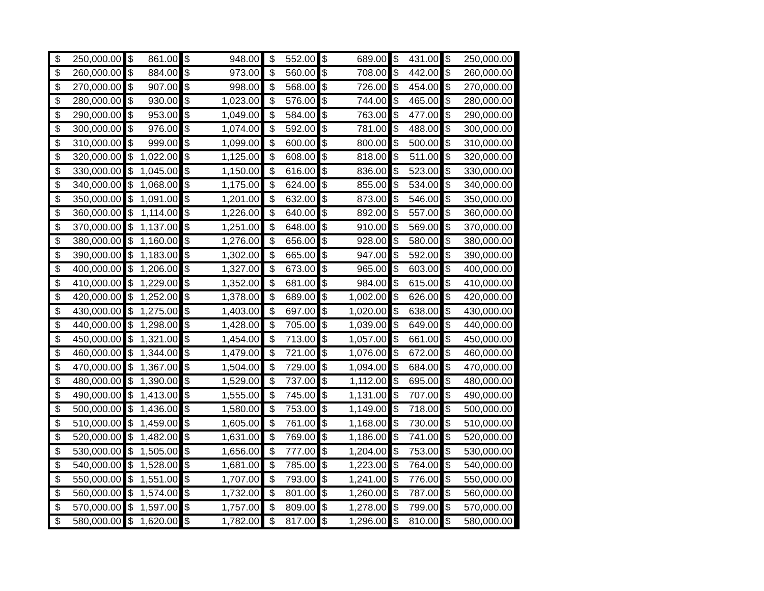| $ | 250,000.00 | $ | 861.00 | $ | 948.00 | $ | 552.00 | $ | 689.00 | $ | 431.00 | $ | 250,000.00 |
| $ | 260,000.00 | $ | 884.00 | $ | 973.00 | $ | 560.00 | $ | 708.00 | $ | 442.00 | $ | 260,000.00 |
| $ | 270,000.00 | $ | 907.00 | $ | 998.00 | $ | 568.00 | $ | 726.00 | $ | 454.00 | $ | 270,000.00 |
| $ | 280,000.00 | $ | 930.00 | $ | 1,023.00 | $ | 576.00 | $ | 744.00 | $ | 465.00 | $ | 280,000.00 |
| $ | 290,000.00 | $ | 953.00 | $ | 1,049.00 | $ | 584.00 | $ | 763.00 | $ | 477.00 | $ | 290,000.00 |
| $ | 300,000.00 | $ | 976.00 | $ | 1,074.00 | $ | 592.00 | $ | 781.00 | $ | 488.00 | $ | 300,000.00 |
| $ | 310,000.00 | $ | 999.00 | $ | 1,099.00 | $ | 600.00 | $ | 800.00 | $ | 500.00 | $ | 310,000.00 |
| $ | 320,000.00 | $ | 1,022.00 | $ | 1,125.00 | $ | 608.00 | $ | 818.00 | $ | 511.00 | $ | 320,000.00 |
| $ | 330,000.00 | $ | 1,045.00 | $ | 1,150.00 | $ | 616.00 | $ | 836.00 | $ | 523.00 | $ | 330,000.00 |
| $ | 340,000.00 | $ | 1,068.00 | $ | 1,175.00 | $ | 624.00 | $ | 855.00 | $ | 534.00 | $ | 340,000.00 |
| $ | 350,000.00 | $ | 1,091.00 | $ | 1,201.00 | $ | 632.00 | $ | 873.00 | $ | 546.00 | $ | 350,000.00 |
| $ | 360,000.00 | $ | 1,114.00 | $ | 1,226.00 | $ | 640.00 | $ | 892.00 | $ | 557.00 | $ | 360,000.00 |
| $ | 370,000.00 | $ | 1,137.00 | $ | 1,251.00 | $ | 648.00 | $ | 910.00 | $ | 569.00 | $ | 370,000.00 |
| $ | 380,000.00 | $ | 1,160.00 | $ | 1,276.00 | $ | 656.00 | $ | 928.00 | $ | 580.00 | $ | 380,000.00 |
| $ | 390,000.00 | $ | 1,183.00 | $ | 1,302.00 | $ | 665.00 | $ | 947.00 | $ | 592.00 | $ | 390,000.00 |
| $ | 400,000.00 | $ | 1,206.00 | $ | 1,327.00 | $ | 673.00 | $ | 965.00 | $ | 603.00 | $ | 400,000.00 |
| $ | 410,000.00 | $ | 1,229.00 | $ | 1,352.00 | $ | 681.00 | $ | 984.00 | $ | 615.00 | $ | 410,000.00 |
| $ | 420,000.00 | $ | 1,252.00 | $ | 1,378.00 | $ | 689.00 | $ | 1,002.00 | $ | 626.00 | $ | 420,000.00 |
| $ | 430,000.00 | $ | 1,275.00 | $ | 1,403.00 | $ | 697.00 | $ | 1,020.00 | $ | 638.00 | $ | 430,000.00 |
| $ | 440,000.00 | $ | 1,298.00 | $ | 1,428.00 | $ | 705.00 | $ | 1,039.00 | $ | 649.00 | $ | 440,000.00 |
| $ | 450,000.00 | $ | 1,321.00 | $ | 1,454.00 | $ | 713.00 | $ | 1,057.00 | $ | 661.00 | $ | 450,000.00 |
| $ | 460,000.00 | $ | 1,344.00 | $ | 1,479.00 | $ | 721.00 | $ | 1,076.00 | $ | 672.00 | $ | 460,000.00 |
| $ | 470,000.00 | $ | 1,367.00 | $ | 1,504.00 | $ | 729.00 | $ | 1,094.00 | $ | 684.00 | $ | 470,000.00 |
| $ | 480,000.00 | $ | 1,390.00 | $ | 1,529.00 | $ | 737.00 | $ | 1,112.00 | $ | 695.00 | $ | 480,000.00 |
| $ | 490,000.00 | $ | 1,413.00 | $ | 1,555.00 | $ | 745.00 | $ | 1,131.00 | $ | 707.00 | $ | 490,000.00 |
| $ | 500,000.00 | $ | 1,436.00 | $ | 1,580.00 | $ | 753.00 | $ | 1,149.00 | $ | 718.00 | $ | 500,000.00 |
| $ | 510,000.00 | $ | 1,459.00 | $ | 1,605.00 | $ | 761.00 | $ | 1,168.00 | $ | 730.00 | $ | 510,000.00 |
| $ | 520,000.00 | $ | 1,482.00 | $ | 1,631.00 | $ | 769.00 | $ | 1,186.00 | $ | 741.00 | $ | 520,000.00 |
| $ | 530,000.00 | $ | 1,505.00 | $ | 1,656.00 | $ | 777.00 | $ | 1,204.00 | $ | 753.00 | $ | 530,000.00 |
| $ | 540,000.00 | $ | 1,528.00 | $ | 1,681.00 | $ | 785.00 | $ | 1,223.00 | $ | 764.00 | $ | 540,000.00 |
| $ | 550,000.00 | $ | 1,551.00 | $ | 1,707.00 | $ | 793.00 | $ | 1,241.00 | $ | 776.00 | $ | 550,000.00 |
| $ | 560,000.00 | $ | 1,574.00 | $ | 1,732.00 | $ | 801.00 | $ | 1,260.00 | $ | 787.00 | $ | 560,000.00 |
| $ | 570,000.00 | $ | 1,597.00 | $ | 1,757.00 | $ | 809.00 | $ | 1,278.00 | $ | 799.00 | $ | 570,000.00 |
| $ | 580,000.00 | $ | 1,620.00 | $ | 1,782.00 | $ | 817.00 | $ | 1,296.00 | $ | 810.00 | $ | 580,000.00 |